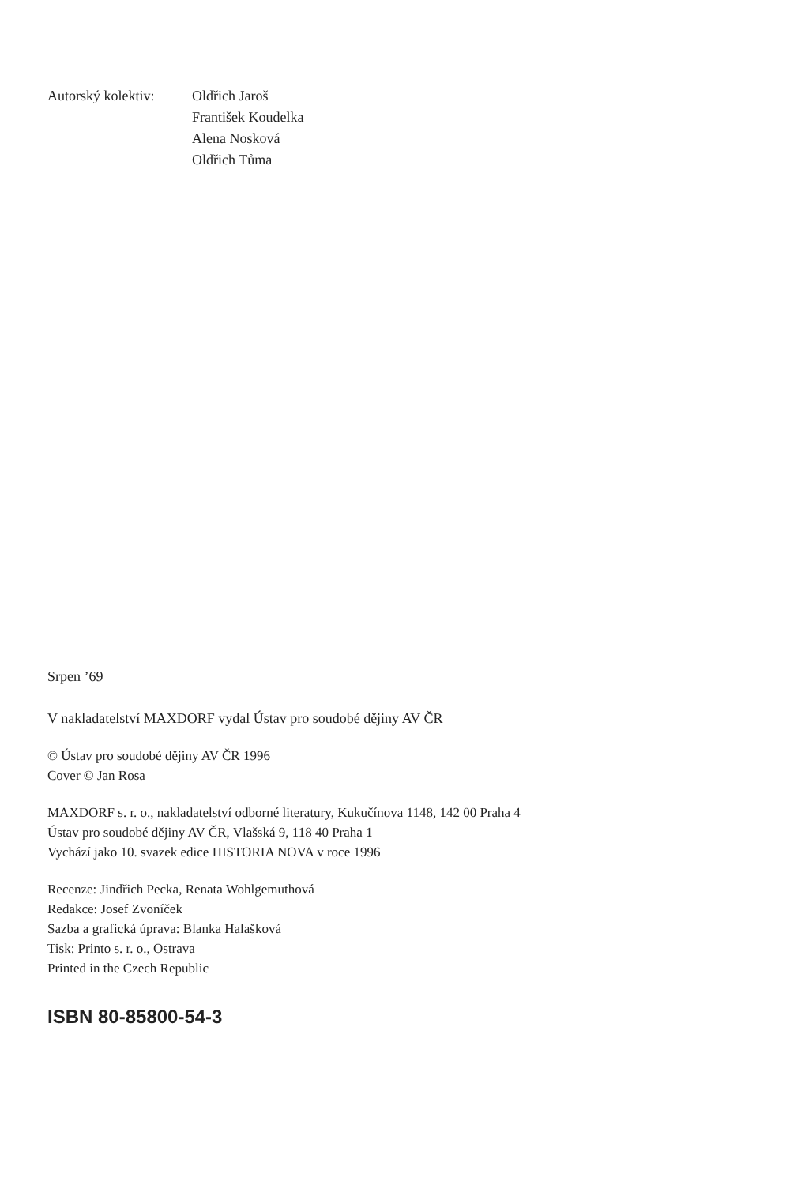Autorský kolektiv:
Oldřich Jaroš
František Koudelka
Alena Nosková
Oldřich Tůma
Srpen ’69
V nakladatelství MAXDORF vydal Ústav pro soudobé dějiny AV ČR
© Ústav pro soudobé dějiny AV ČR 1996
Cover © Jan Rosa
MAXDORF s. r. o., nakladatelství odborné literatury, Kukučínova 1148, 142 00 Praha 4
Ústav pro soudobé dějiny AV ČR, Vlašská 9, 118 40 Praha 1
Vychází jako 10. svazek edice HISTORIA NOVA v roce 1996
Recenze: Jindřich Pecka, Renata Wohlgemuthová
Redakce: Josef Zvoníček
Sazba a grafická úprava: Blanka Halašková
Tisk: Printo s. r. o., Ostrava
Printed in the Czech Republic
ISBN 80-85800-54-3